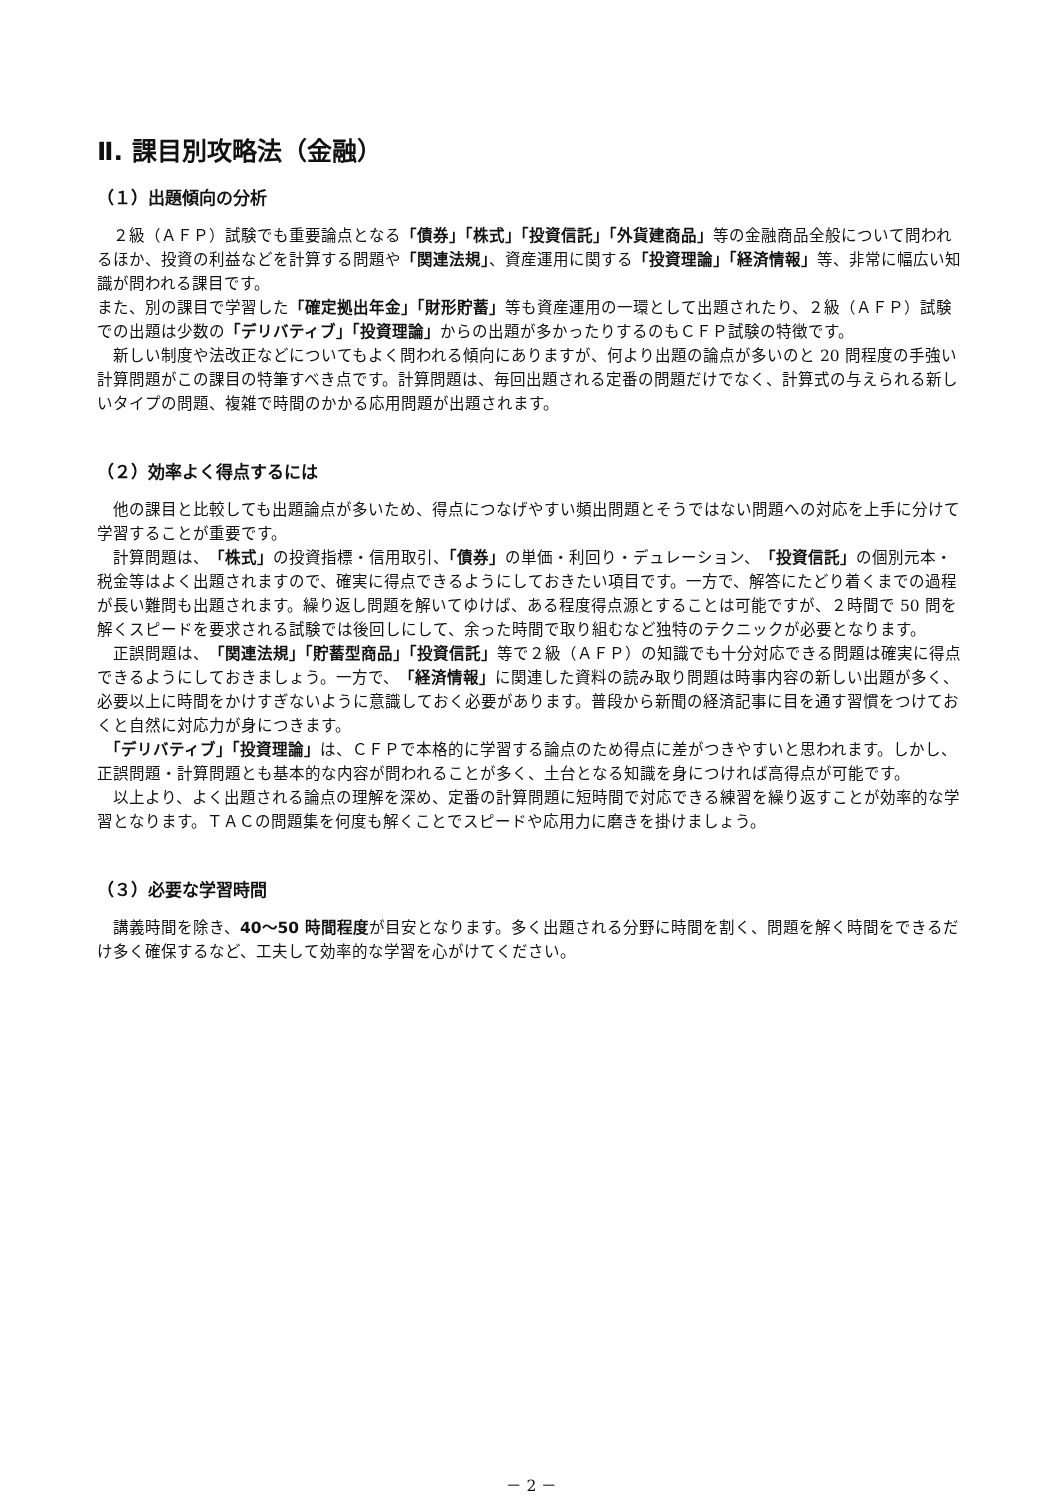Ⅱ. 課目別攻略法（金融）
（１）出題傾向の分析
　２級（ＡＦＰ）試験でも重要論点となる「債券」「株式」「投資信託」「外貨建商品」等の金融商品全般について問われるほか、投資の利益などを計算する問題や「関連法規」、資産運用に関する「投資理論」「経済情報」等、非常に幅広い知識が問われる課目です。
また、別の課目で学習した「確定拠出年金」「財形貯蓄」等も資産運用の一環として出題されたり、２級（ＡＦＰ）試験での出題は少数の「デリバティブ」「投資理論」からの出題が多かったりするのもＣＦＰ試験の特徴です。
　新しい制度や法改正などについてもよく問われる傾向にありますが、何より出題の論点が多いのと 20 問程度の手強い計算問題がこの課目の特筆すべき点です。計算問題は、毎回出題される定番の問題だけでなく、計算式の与えられる新しいタイプの問題、複雑で時間のかかる応用問題が出題されます。
（２）効率よく得点するには
　他の課目と比較しても出題論点が多いため、得点につなげやすい頻出問題とそうではない問題への対応を上手に分けて学習することが重要です。
　計算問題は、「株式」の投資指標・信用取引、「債券」の単価・利回り・デュレーション、「投資信託」の個別元本・税金等はよく出題されますので、確実に得点できるようにしておきたい項目です。一方で、解答にたどり着くまでの過程が長い難問も出題されます。繰り返し問題を解いてゆけば、ある程度得点源とすることは可能ですが、２時間で 50 問を解くスピードを要求される試験では後回しにして、余った時間で取り組むなど独特のテクニックが必要となります。
　正誤問題は、「関連法規」「貯蓄型商品」「投資信託」等で２級（ＡＦＰ）の知識でも十分対応できる問題は確実に得点できるようにしておきましょう。一方で、「経済情報」に関連した資料の読み取り問題は時事内容の新しい出題が多く、必要以上に時間をかけすぎないように意識しておく必要があります。普段から新聞の経済記事に目を通す習慣をつけておくと自然に対応力が身につきます。
　「デリバティブ」「投資理論」は、ＣＦＰで本格的に学習する論点のため得点に差がつきやすいと思われます。しかし、正誤問題・計算問題とも基本的な内容が問われることが多く、土台となる知識を身につければ高得点が可能です。
　以上より、よく出題される論点の理解を深め、定番の計算問題に短時間で対応できる練習を繰り返すことが効率的な学習となります。ＴＡＣの問題集を何度も解くことでスピードや応用力に磨きを掛けましょう。
（３）必要な学習時間
　講義時間を除き、40～50 時間程度が目安となります。多く出題される分野に時間を割く、問題を解く時間をできるだけ多く確保するなど、工夫して効率的な学習を心がけてください。
－ 2 －